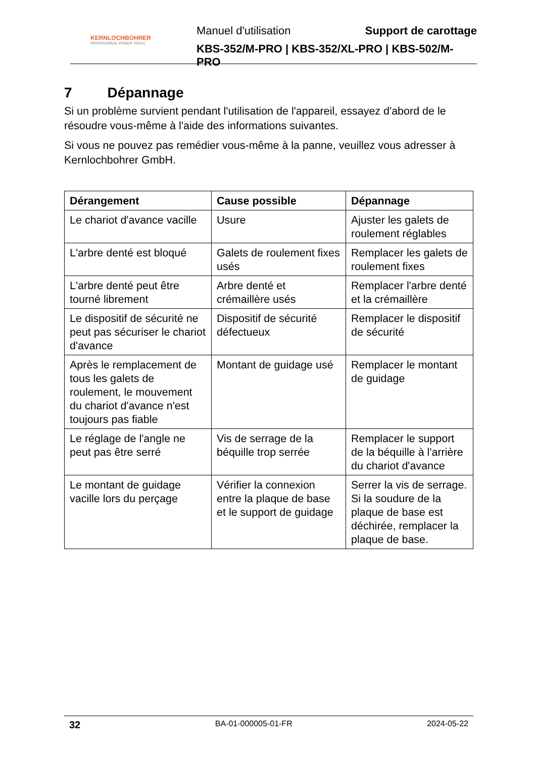KERNLOCHBOHRER
PROFESSIONAL POWER TOOLS
Manuel d'utilisation Support de carottage
KBS-352/M-PRO | KBS-352/XL-PRO | KBS-502/M-PRO
7 Dépannage
Si un problème survient pendant l'utilisation de l'appareil, essayez d'abord de le résoudre vous-même à l'aide des informations suivantes.
Si vous ne pouvez pas remédier vous-même à la panne, veuillez vous adresser à Kernlochbohrer GmbH.
| Dérangement | Cause possible | Dépannage |
| --- | --- | --- |
| Le chariot d'avance vacille | Usure | Ajuster les galets de roulement réglables |
| L'arbre denté est bloqué | Galets de roulement fixes usés | Remplacer les galets de roulement fixes |
| L'arbre denté peut être tourné librement | Arbre denté et crémaillère usés | Remplacer l'arbre denté et la crémaillère |
| Le dispositif de sécurité ne peut pas sécuriser le chariot d'avance | Dispositif de sécurité défectueux | Remplacer le dispositif de sécurité |
| Après le remplacement de tous les galets de roulement, le mouvement du chariot d'avance n'est toujours pas fiable | Montant de guidage usé | Remplacer le montant de guidage |
| Le réglage de l'angle ne peut pas être serré | Vis de serrage de la béquille trop serrée | Remplacer le support de la béquille à l'arrière du chariot d'avance |
| Le montant de guidage vacille lors du perçage | Vérifier la connexion entre la plaque de base et le support de guidage | Serrer la vis de serrage. Si la soudure de la plaque de base est déchirée, remplacer la plaque de base. |
32 BA-01-000005-01-FR 2024-05-22